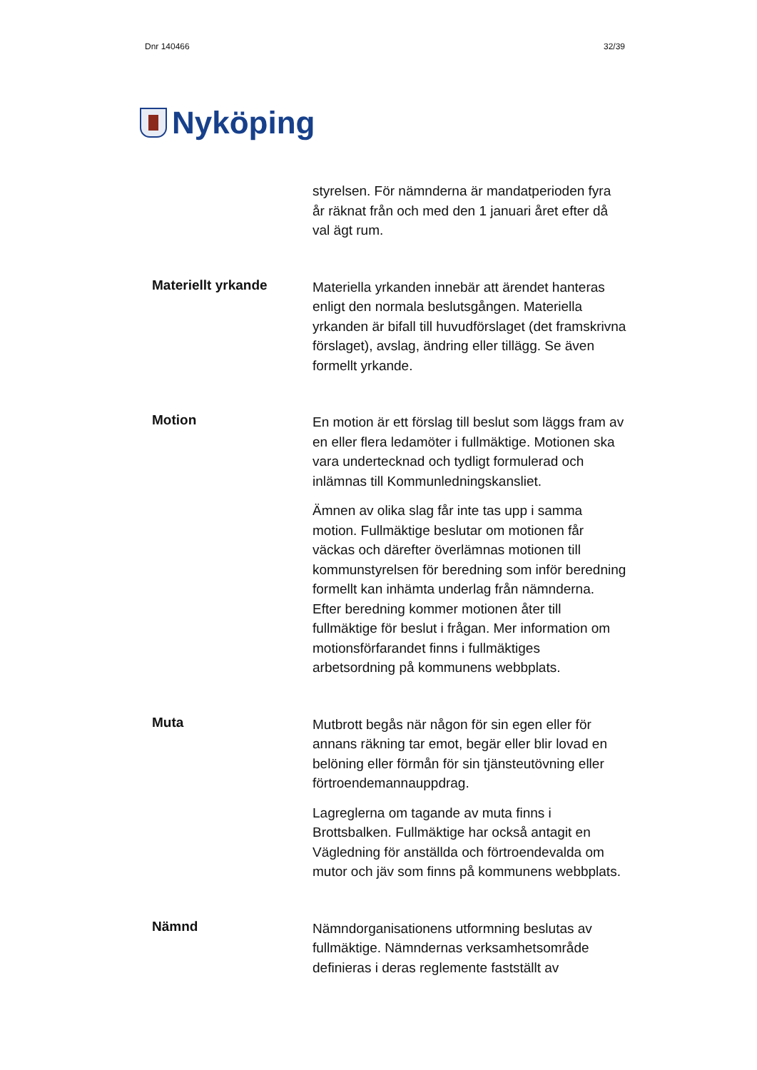Dnr 140466 32/39
Nyköping
styrelsen. För nämnderna är mandatperioden fyra år räknat från och med den 1 januari året efter då val ägt rum.
Materiellt yrkande
Materiella yrkanden innebär att ärendet hanteras enligt den normala beslutsgången. Materiella yrkanden är bifall till huvudförslaget (det framskrivna förslaget), avslag, ändring eller tillägg. Se även formellt yrkande.
Motion
En motion är ett förslag till beslut som läggs fram av en eller flera ledamöter i fullmäktige. Motionen ska vara undertecknad och tydligt formulerad och inlämnas till Kommunledningskansliet.
Ämnen av olika slag får inte tas upp i samma motion. Fullmäktige beslutar om motionen får väckas och därefter överlämnas motionen till kommunstyrelsen för beredning som inför beredning formellt kan inhämta underlag från nämnderna. Efter beredning kommer motionen åter till fullmäktige för beslut i frågan. Mer information om motionsförfarandet finns i fullmäktiges arbetsordning på kommunens webbplats.
Muta
Mutbrott begås när någon för sin egen eller för annans räkning tar emot, begär eller blir lovad en belöning eller förmån för sin tjänsteutövning eller förtroendemannauppdrag.
Lagreglerna om tagande av muta finns i Brottsbalken. Fullmäktige har också antagit en Vägledning för anställda och förtroendevalda om mutor och jäv som finns på kommunens webbplats.
Nämnd
Nämndorganisationens utformning beslutas av fullmäktige. Nämndernas verksamhetsområde definieras i deras reglemente fastställt av